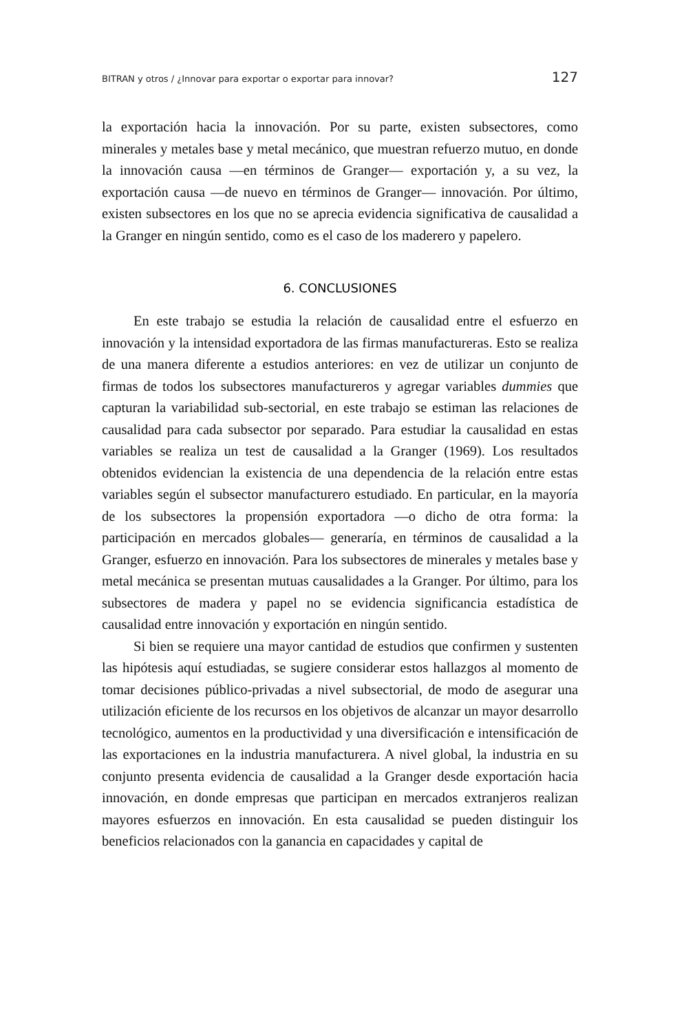BITRAN y otros / ¿Innovar para exportar o exportar para innovar? 127
la exportación hacia la innovación. Por su parte, existen subsectores, como minerales y metales base y metal mecánico, que muestran refuerzo mutuo, en donde la innovación causa —en términos de Granger— exportación y, a su vez, la exportación causa —de nuevo en términos de Granger— innovación. Por último, existen subsectores en los que no se aprecia evidencia significativa de causalidad a la Granger en ningún sentido, como es el caso de los maderero y papelero.
6. CONCLUSIONES
En este trabajo se estudia la relación de causalidad entre el esfuerzo en innovación y la intensidad exportadora de las firmas manufactureras. Esto se realiza de una manera diferente a estudios anteriores: en vez de utilizar un conjunto de firmas de todos los subsectores manufactureros y agregar variables dummies que capturan la variabilidad sub-sectorial, en este trabajo se estiman las relaciones de causalidad para cada subsector por separado. Para estudiar la causalidad en estas variables se realiza un test de causalidad a la Granger (1969). Los resultados obtenidos evidencian la existencia de una dependencia de la relación entre estas variables según el subsector manufacturero estudiado. En particular, en la mayoría de los subsectores la propensión exportadora —o dicho de otra forma: la participación en mercados globales— generaría, en términos de causalidad a la Granger, esfuerzo en innovación. Para los subsectores de minerales y metales base y metal mecánica se presentan mutuas causalidades a la Granger. Por último, para los subsectores de madera y papel no se evidencia significancia estadística de causalidad entre innovación y exportación en ningún sentido.
Si bien se requiere una mayor cantidad de estudios que confirmen y sustenten las hipótesis aquí estudiadas, se sugiere considerar estos hallazgos al momento de tomar decisiones público-privadas a nivel subsectorial, de modo de asegurar una utilización eficiente de los recursos en los objetivos de alcanzar un mayor desarrollo tecnológico, aumentos en la productividad y una diversificación e intensificación de las exportaciones en la industria manufacturera. A nivel global, la industria en su conjunto presenta evidencia de causalidad a la Granger desde exportación hacia innovación, en donde empresas que participan en mercados extranjeros realizan mayores esfuerzos en innovación. En esta causalidad se pueden distinguir los beneficios relacionados con la ganancia en capacidades y capital de